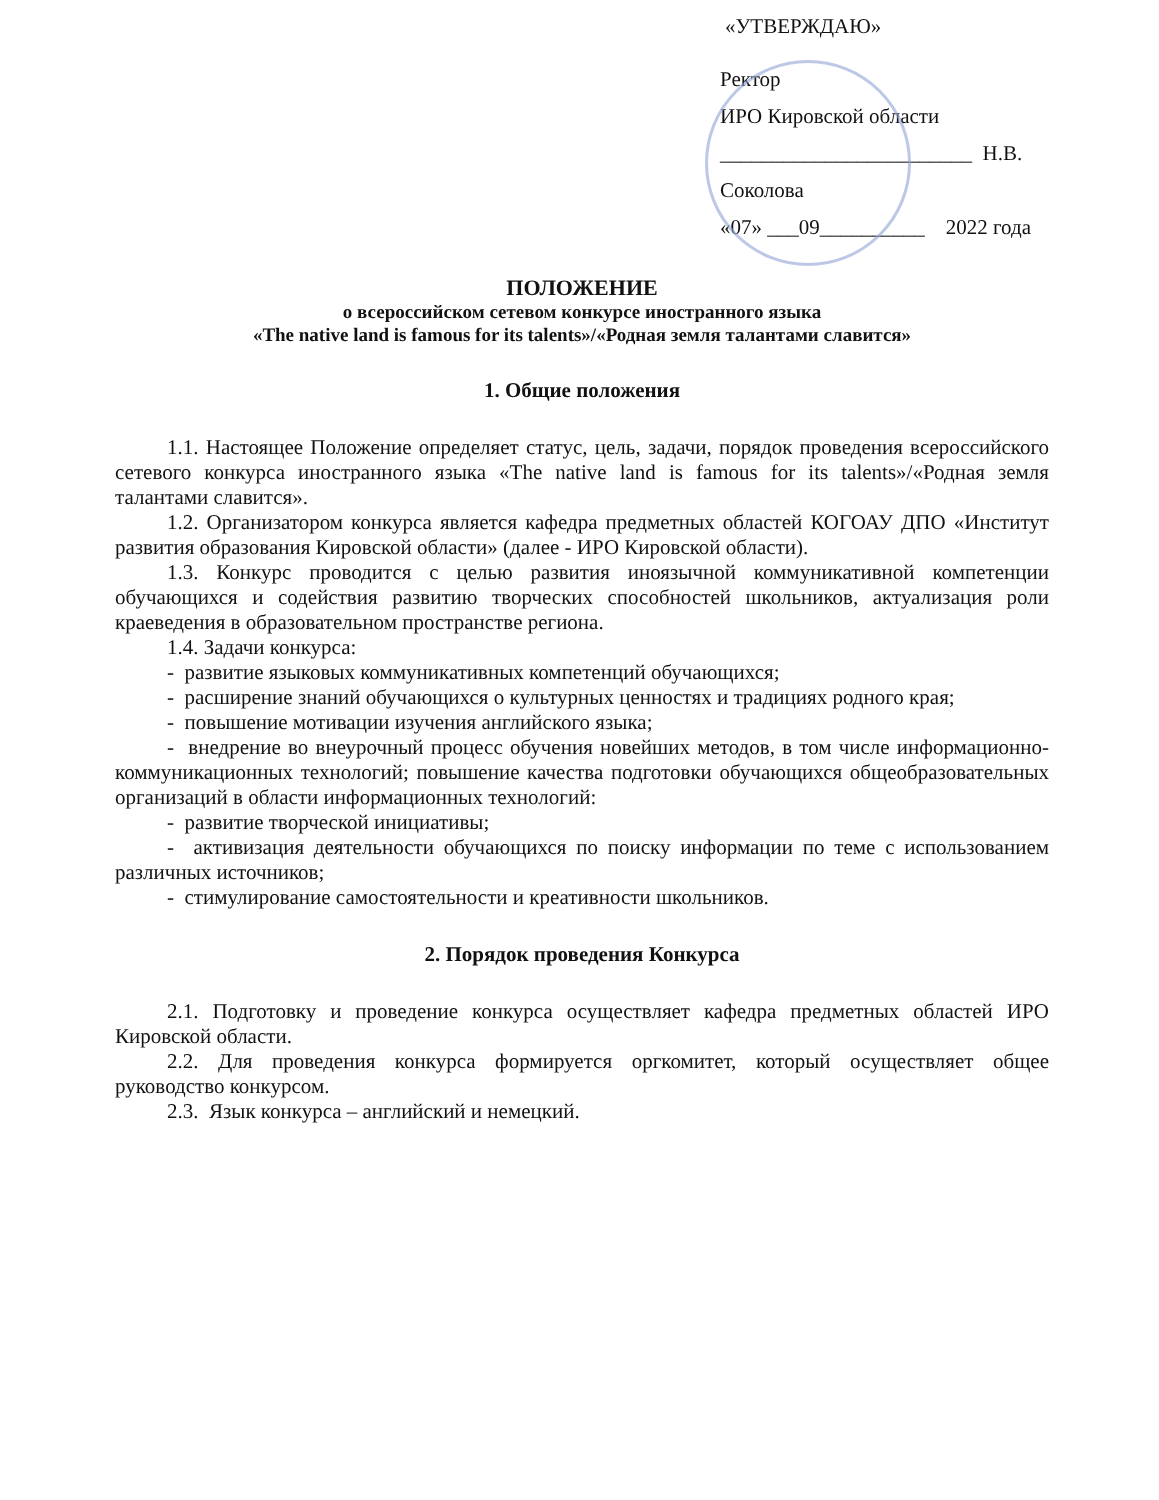«УТВЕРЖДАЮ»
Ректор
ИРО Кировской области
________________________ Н.В. Соколова
«07» ___09__________ 2022 года
ПОЛОЖЕНИЕ
о всероссийском сетевом конкурсе иностранного языка
«The native land is famous for its talents»/«Родная земля талантами славится»
1. Общие положения
1.1. Настоящее Положение определяет статус, цель, задачи, порядок проведения всероссийского сетевого конкурса иностранного языка «The native land is famous for its talents»/«Родная земля талантами славится».
1.2. Организатором конкурса является кафедра предметных областей КОГОАУ ДПО «Институт развития образования Кировской области» (далее - ИРО Кировской области).
1.3. Конкурс проводится с целью развития иноязычной коммуникативной компетенции обучающихся и содействия развитию творческих способностей школьников, актуализация роли краеведения в образовательном пространстве региона.
1.4. Задачи конкурса:
- развитие языковых коммуникативных компетенций обучающихся;
- расширение знаний обучающихся о культурных ценностях и традициях родного края;
- повышение мотивации изучения английского языка;
- внедрение во внеурочный процесс обучения новейших методов, в том числе информационно-коммуникационных технологий; повышение качества подготовки обучающихся общеобразовательных организаций в области информационных технологий:
- развитие творческой инициативы;
- активизация деятельности обучающихся по поиску информации по теме с использованием различных источников;
- стимулирование самостоятельности и креативности школьников.
2. Порядок проведения Конкурса
2.1. Подготовку и проведение конкурса осуществляет кафедра предметных областей ИРО Кировской области.
2.2. Для проведения конкурса формируется оргкомитет, который осуществляет общее руководство конкурсом.
2.3. Язык конкурса – английский и немецкий.